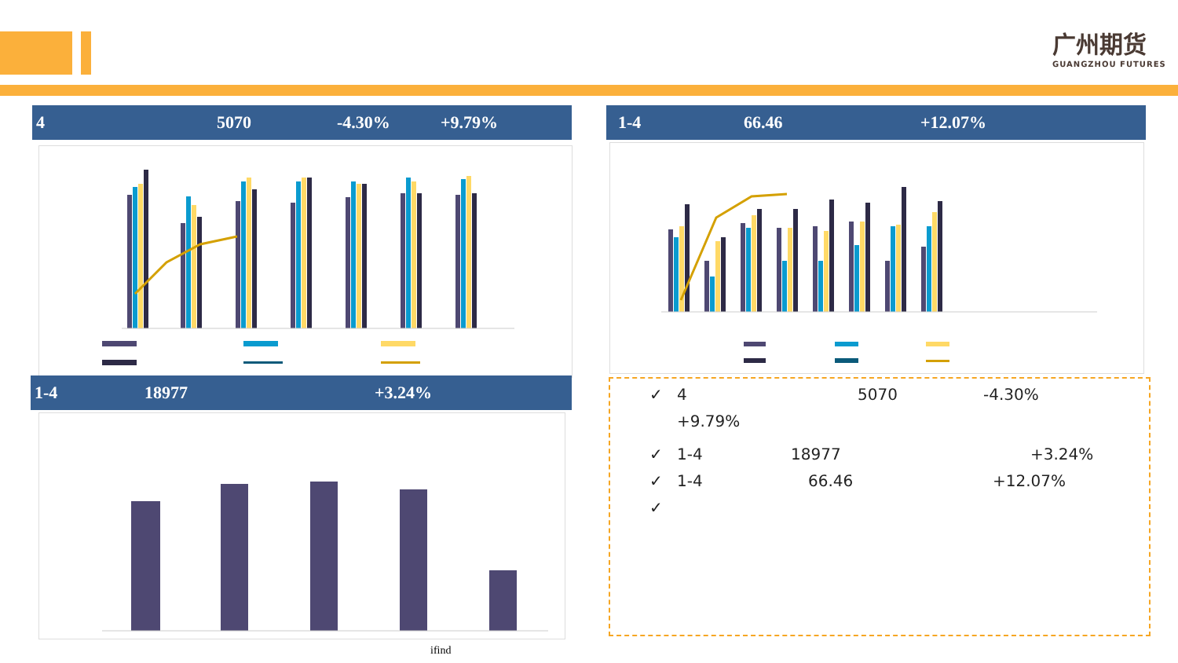广州期货
GUANGZHOU FUTURES
4 5070 -4.30% +9.79% 1-4 66.46 +12.07%
1-4 18977 +3.24%
ifind
✓ 4 5070 -4.30%
+9.79%
✓ 1-4 18977 +3.24%
✓ 1-4 66.46 +12.07%
✓